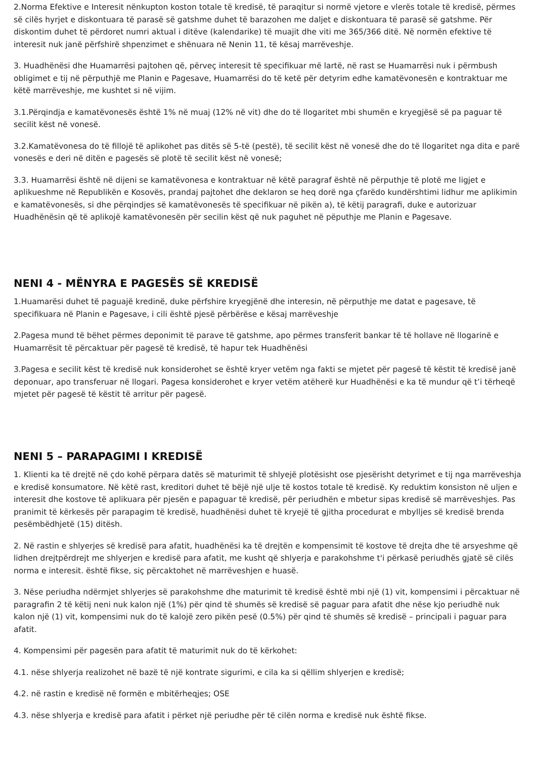2.Norma Efektive e Interesit nënkupton koston totale të kredisë, të paraqitur si normë vjetore e vlerës totale të kredisë, përmes së cilës hyrjet e diskontuara të parasë së gatshme duhet të barazohen me daljet e diskontuara të parasë së gatshme. Për diskontim duhet të përdoret numri aktual i ditëve (kalendarike) të muajit dhe viti me 365/366 ditë. Në normën efektive të interesit nuk janë përfshirë shpenzimet e shënuara në Nenin 11, të kësaj marrëveshje.
3. Huadhënësi dhe Huamarrësi pajtohen që, përveç interesit të specifikuar më lartë, në rast se Huamarrësi nuk i përmbush obligimet e tij në përputhjë me Planin e Pagesave, Huamarrësi do të ketë për detyrim edhe kamatëvonesën e kontraktuar me këtë marrëveshje, me kushtet si në vijim.
3.1.Përqindja e kamatëvonesës është 1% në muaj (12% në vit) dhe do të llogaritet mbi shumën e kryegjësë së pa paguar të secilit këst në vonesë.
3.2.Kamatëvonesa do të fillojë të aplikohet pas ditës së 5-të (pestë), të secilit këst në vonesë dhe do të llogaritet nga dita e parë vonesës e deri në ditën e pagesës së plotë të secilit këst në vonesë;
3.3. Huamarrësi është në dijeni se kamatëvonesa e kontraktuar në këtë paragraf është në përputhje të plotë me ligjet e aplikueshme në Republikën e Kosovës, prandaj pajtohet dhe deklaron se heq dorë nga çfarëdo kundërshtimi lidhur me aplikimin e kamatëvonesës, si dhe përqindjes së kamatëvonesës të specifikuar në pikën a), të këtij paragrafi, duke e autorizuar Huadhënësin që të aplikojë kamatëvonesën për secilin këst që nuk paguhet në pëputhje me Planin e Pagesave.
NENI 4 - MËNYRA E PAGESËS SË KREDISË
1.Huamarësi duhet të paguajë kredinë, duke përfshire kryegjënë dhe interesin, në përputhje me datat e pagesave, të specifikuara në Planin e Pagesave, i cili është pjesë përbërëse e kësaj marrëveshje
2.Pagesa mund të bëhet përmes deponimit të parave të gatshme, apo përmes transferit bankar të të hollave në llogarinë e Huamarrësit të përcaktuar për pagesë të kredisë, të hapur tek Huadhënësi
3.Pagesa e secilit këst të kredisë nuk konsiderohet se është kryer vetëm nga fakti se mjetet për pagesë të këstit të kredisë janë deponuar, apo transferuar në llogari. Pagesa konsiderohet e kryer vetëm atëherë kur Huadhënësi e ka të mundur që t’i tërheqë mjetet për pagesë të këstit të arritur për pagesë.
NENI 5 – PARAPAGIMI I KREDISË
1. Klienti ka të drejtë në çdo kohë përpara datës së maturimit të shlyejë plotësisht ose pjesërisht detyrimet e tij nga marrëveshja e kredisë konsumatore. Në këtë rast, kreditori duhet të bëjë një ulje të kostos totale të kredisë. Ky reduktim konsiston në uljen e interesit dhe kostove të aplikuara për pjesën e papaguar të kredisë, për periudhën e mbetur sipas kredisë së marrëveshjes. Pas pranimit të kërkesës për parapagim të kredisë, huadhënësi duhet të kryejë të gjitha procedurat e mbylljes së kredisë brenda pesëmbëdhjetë (15) ditësh.
2. Në rastin e shlyerjes së kredisë para afatit, huadhënësi ka të drejtën e kompensimit të kostove të drejta dhe të arsyeshme që lidhen drejtpërdrejt me shlyerjen e kredisë para afatit, me kusht që shlyerja e parakohshme t'i përkasë periudhës gjatë së cilës norma e interesit. është fikse, siç përcaktohet në marrëveshjen e huasë.
3. Nëse periudha ndërmjet shlyerjes së parakohshme dhe maturimit të kredisë është mbi një (1) vit, kompensimi i përcaktuar në paragrafin 2 të këtij neni nuk kalon një (1%) për qind të shumës së kredisë së paguar para afatit dhe nëse kjo periudhë nuk kalon një (1) vit, kompensimi nuk do të kalojë zero pikën pesë (0.5%) për qind të shumës së kredisë – principali i paguar para afatit.
4. Kompensimi për pagesën para afatit të maturimit nuk do të kërkohet:
4.1. nëse shlyerja realizohet në bazë të një kontrate sigurimi, e cila ka si qëllim shlyerjen e kredisë;
4.2. në rastin e kredisë në formën e mbitërheqjes; OSE
4.3. nëse shlyerja e kredisë para afatit i përket një periudhe për të cilën norma e kredisë nuk është fikse.